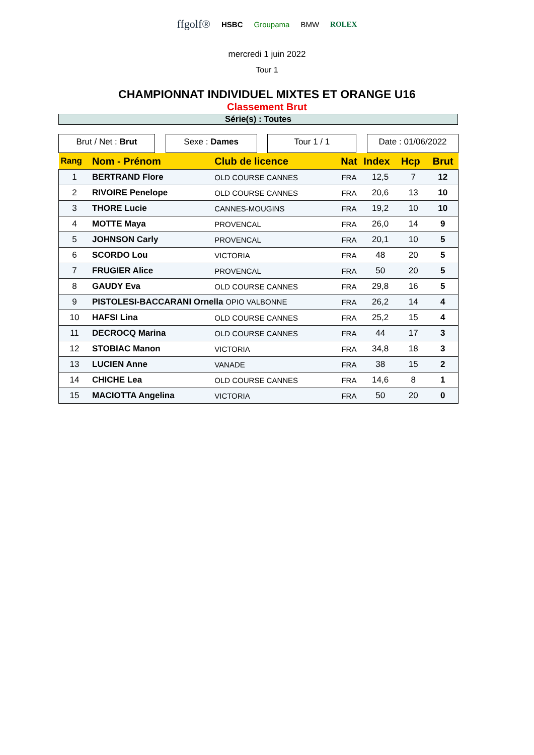ffgolf® HSBC Groupama BMW ROLEX
mercredi 1 juin 2022
Tour 1
CHAMPIONNAT INDIVIDUEL MIXTES ET ORANGE U16
Classement Brut
Série(s) : Toutes
Brut / Net : Brut Sexe : Dames Tour 1 / 1 Date : 01/06/2022
| Rang | Nom - Prénom | Club de licence | Nat | Index | Hcp | Brut |
| --- | --- | --- | --- | --- | --- | --- |
| 1 | BERTRAND Flore | OLD COURSE CANNES | FRA | 12,5 | 7 | 12 |
| 2 | RIVOIRE Penelope | OLD COURSE CANNES | FRA | 20,6 | 13 | 10 |
| 3 | THORE Lucie | CANNES-MOUGINS | FRA | 19,2 | 10 | 10 |
| 4 | MOTTE Maya | PROVENCAL | FRA | 26,0 | 14 | 9 |
| 5 | JOHNSON Carly | PROVENCAL | FRA | 20,1 | 10 | 5 |
| 6 | SCORDO Lou | VICTORIA | FRA | 48 | 20 | 5 |
| 7 | FRUGIER Alice | PROVENCAL | FRA | 50 | 20 | 5 |
| 8 | GAUDY Eva | OLD COURSE CANNES | FRA | 29,8 | 16 | 5 |
| 9 | PISTOLESI-BACCARANI Ornella OPIO VALBONNE | | FRA | 26,2 | 14 | 4 |
| 10 | HAFSI Lina | OLD COURSE CANNES | FRA | 25,2 | 15 | 4 |
| 11 | DECROCQ Marina | OLD COURSE CANNES | FRA | 44 | 17 | 3 |
| 12 | STOBIAC Manon | VICTORIA | FRA | 34,8 | 18 | 3 |
| 13 | LUCIEN Anne | VANADE | FRA | 38 | 15 | 2 |
| 14 | CHICHE Lea | OLD COURSE CANNES | FRA | 14,6 | 8 | 1 |
| 15 | MACIOTTA Angelina | VICTORIA | FRA | 50 | 20 | 0 |